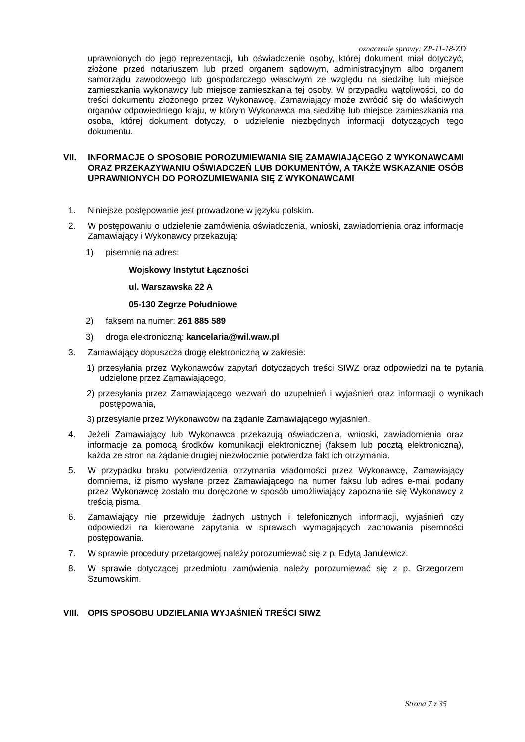oznaczenie sprawy: ZP-11-18-ZD
uprawnionych do jego reprezentacji, lub oświadczenie osoby, której dokument miał dotyczyć, złożone przed notariuszem lub przed organem sądowym, administracyjnym albo organem samorządu zawodowego lub gospodarczego właściwym ze względu na siedzibę lub miejsce zamieszkania wykonawcy lub miejsce zamieszkania tej osoby. W przypadku wątpliwości, co do treści dokumentu złożonego przez Wykonawcę, Zamawiający może zwrócić się do właściwych organów odpowiedniego kraju, w którym Wykonawca ma siedzibę lub miejsce zamieszkania ma osoba, której dokument dotyczy, o udzielenie niezbędnych informacji dotyczących tego dokumentu.
VII. INFORMACJE O SPOSOBIE POROZUMIEWANIA SIĘ ZAMAWIAJĄCEGO Z WYKONAWCAMI ORAZ PRZEKAZYWANIU OŚWIADCZEŃ LUB DOKUMENTÓW, A TAKŻE WSKAZANIE OSÓB UPRAWNIONYCH DO POROZUMIEWANIA SIĘ Z WYKONAWCAMI
1. Niniejsze postępowanie jest prowadzone w języku polskim.
2. W postępowaniu o udzielenie zamówienia oświadczenia, wnioski, zawiadomienia oraz informacje Zamawiający i Wykonawcy przekazują:
1) pisemnie na adres:
Wojskowy Instytut Łączności
ul. Warszawska 22 A
05-130 Zegrze Południowe
2) faksem na numer: 261 885 589
3) droga elektroniczną: kancelaria@wil.waw.pl
3. Zamawiający dopuszcza drogę elektroniczną w zakresie:
1) przesyłania przez Wykonawców zapytań dotyczących treści SIWZ oraz odpowiedzi na te pytania udzielone przez Zamawiającego,
2) przesyłania przez Zamawiającego wezwań do uzupełnień i wyjaśnień oraz informacji o wynikach postępowania,
3) przesyłanie przez Wykonawców na żądanie Zamawiającego wyjaśnień.
4. Jeżeli Zamawiający lub Wykonawca przekazują oświadczenia, wnioski, zawiadomienia oraz informacje za pomocą środków komunikacji elektronicznej (faksem lub pocztą elektroniczną), każda ze stron na żądanie drugiej niezwłocznie potwierdza fakt ich otrzymania.
5. W przypadku braku potwierdzenia otrzymania wiadomości przez Wykonawcę, Zamawiający domniema, iż pismo wysłane przez Zamawiającego na numer faksu lub adres e-mail podany przez Wykonawcę zostało mu doręczone w sposób umożliwiający zapoznanie się Wykonawcy z treścią pisma.
6. Zamawiający nie przewiduje żadnych ustnych i telefonicznych informacji, wyjaśnień czy odpowiedzi na kierowane zapytania w sprawach wymagających zachowania pisemności postępowania.
7. W sprawie procedury przetargowej należy porozumiewać się z p. Edytą Janulewicz.
8. W sprawie dotyczącej przedmiotu zamówienia należy porozumiewać się z p. Grzegorzem Szumowskim.
VIII. OPIS SPOSOBU UDZIELANIA WYJAŚNIEŃ TREŚCI SIWZ
Strona 7 z 35